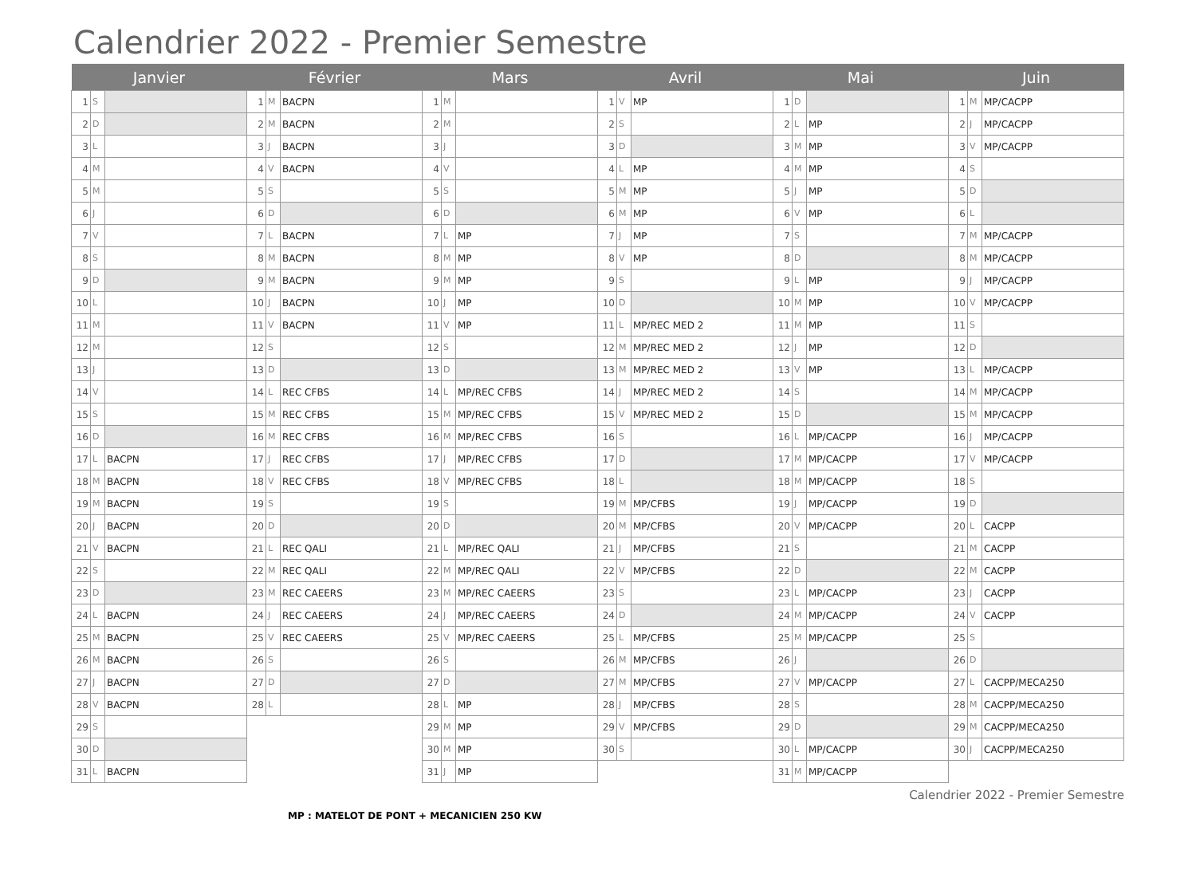Calendrier 2022 - Premier Semestre
| Janvier | | | Février | | | Mars | | | Avril | | | Mai | | | Juin | | |
| --- | --- | --- | --- | --- | --- | --- | --- | --- | --- | --- | --- | --- | --- | --- | --- | --- | --- |
| 1 | S | | 1 | M | BACPN | 1 | M | | 1 | V | MP | 1 | D | | 1 | M | MP/CACPP |
| 2 | D | | 2 | M | BACPN | 2 | M | | 2 | S | | 2 | L | MP | 2 | J | MP/CACPP |
| 3 | L | | 3 | J | BACPN | 3 | J | | 3 | D | | 3 | M | MP | 3 | V | MP/CACPP |
| 4 | M | | 4 | V | BACPN | 4 | V | | 4 | L | MP | 4 | M | MP | 4 | S | |
| 5 | M | | 5 | S | | 5 | S | | 5 | M | MP | 5 | J | MP | 5 | D | |
| 6 | J | | 6 | D | | 6 | D | | 6 | M | MP | 6 | V | MP | 6 | L | |
| 7 | V | | 7 | L | BACPN | 7 | L | MP | 7 | J | MP | 7 | S | | 7 | M | MP/CACPP |
| 8 | S | | 8 | M | BACPN | 8 | M | MP | 8 | V | MP | 8 | D | | 8 | M | MP/CACPP |
| 9 | D | | 9 | M | BACPN | 9 | M | MP | 9 | S | | 9 | L | MP | 9 | J | MP/CACPP |
| 10 | L | | 10 | J | BACPN | 10 | J | MP | 10 | D | | 10 | M | MP | 10 | V | MP/CACPP |
| 11 | M | | 11 | V | BACPN | 11 | V | MP | 11 | L | MP/REC MED 2 | 11 | M | MP | 11 | S | |
| 12 | M | | 12 | S | | 12 | S | | 12 | M | MP/REC MED 2 | 12 | J | MP | 12 | D | |
| 13 | J | | 13 | D | | 13 | D | | 13 | M | MP/REC MED 2 | 13 | V | MP | 13 | L | MP/CACPP |
| 14 | V | | 14 | L | REC CFBS | 14 | L | MP/REC CFBS | 14 | J | MP/REC MED 2 | 14 | S | | 14 | M | MP/CACPP |
| 15 | S | | 15 | M | REC CFBS | 15 | M | MP/REC CFBS | 15 | V | MP/REC MED 2 | 15 | D | | 15 | M | MP/CACPP |
| 16 | D | | 16 | M | REC CFBS | 16 | M | MP/REC CFBS | 16 | S | | 16 | L | MP/CACPP | 16 | J | MP/CACPP |
| 17 | L | BACPN | 17 | J | REC CFBS | 17 | J | MP/REC CFBS | 17 | D | | 17 | M | MP/CACPP | 17 | V | MP/CACPP |
| 18 | M | BACPN | 18 | V | REC CFBS | 18 | V | MP/REC CFBS | 18 | L | | 18 | M | MP/CACPP | 18 | S | |
| 19 | M | BACPN | 19 | S | | 19 | S | | 19 | M | MP/CFBS | 19 | J | MP/CACPP | 19 | D | |
| 20 | J | BACPN | 20 | D | | 20 | D | | 20 | M | MP/CFBS | 20 | V | MP/CACPP | 20 | L | CACPP |
| 21 | V | BACPN | 21 | L | REC QALI | 21 | L | MP/REC QALI | 21 | J | MP/CFBS | 21 | S | | 21 | M | CACPP |
| 22 | S | | 22 | M | REC QALI | 22 | M | MP/REC QALI | 22 | V | MP/CFBS | 22 | D | | 22 | M | CACPP |
| 23 | D | | 23 | M | REC CAEERS | 23 | M | MP/REC CAEERS | 23 | S | | 23 | L | MP/CACPP | 23 | J | CACPP |
| 24 | L | BACPN | 24 | J | REC CAEERS | 24 | J | MP/REC CAEERS | 24 | D | | 24 | M | MP/CACPP | 24 | V | CACPP |
| 25 | M | BACPN | 25 | V | REC CAEERS | 25 | V | MP/REC CAEERS | 25 | L | MP/CFBS | 25 | M | MP/CACPP | 25 | S | |
| 26 | M | BACPN | 26 | S | | 26 | S | | 26 | M | MP/CFBS | 26 | J | | 26 | D | |
| 27 | J | BACPN | 27 | D | | 27 | D | | 27 | M | MP/CFBS | 27 | V | MP/CACPP | 27 | L | CACPP/MECA250 |
| 28 | V | BACPN | 28 | L | | 28 | L | MP | 28 | J | MP/CFBS | 28 | S | | 28 | M | CACPP/MECA250 |
| 29 | S | | | | | 29 | M | MP | 29 | V | MP/CFBS | 29 | D | | 29 | M | CACPP/MECA250 |
| 30 | D | | | | | 30 | M | MP | 30 | S | | 30 | L | MP/CACPP | 30 | J | CACPP/MECA250 |
| 31 | L | BACPN | | | | 31 | J | MP | | | | 31 | M | MP/CACPP | | | |
Calendrier 2022 - Premier Semestre
MP : MATELOT DE PONT + MECANICIEN 250 KW